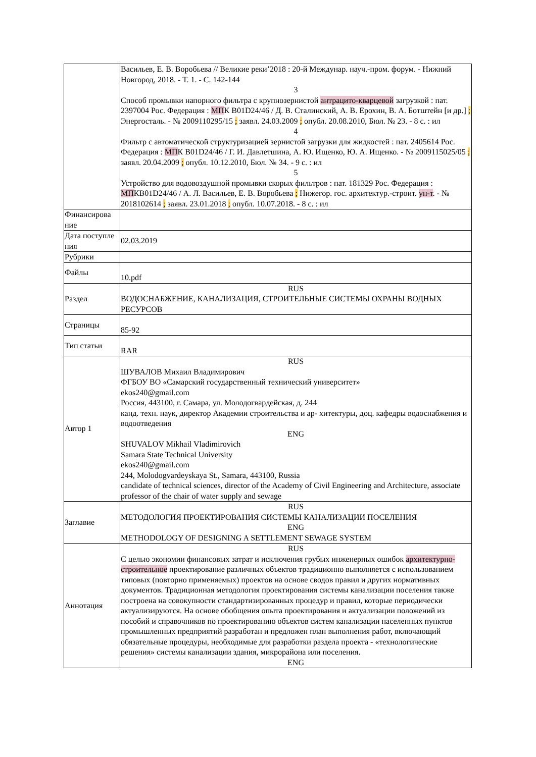| | Васильев, Е. В. Воробьева // Великие реки’2018 : 20-й Междунар. науч.-пром. форум. - Нижний Новгород, 2018. - Т. 1. - С. 142-144 3 Способ промывки напорного фильтра с крупнозернистой антрацито-кварцевой загрузкой : пат. 2397004 Рос. Федерация : МП К B01D24/46 / Д. В. Сталинский, А. В. Ерохин, В. А. Ботштейн [и др.] ; Энергосталь. - № 2009110295/15 ; заявл. 24.03.2009 ; опубл. 20.08.2010, Бюл. № 23. - 8 с. : ил 4 Фильтр с автоматической структуризацией зернистой загрузки для жидкостей : пат. 2405614 Рос. Федерация : МП К B01D24/46 / Г. И. Давлетшина, А. Ю. Ищенко, Ю. А. Ищенко. - № 2009115025/05 ; заявл. 20.04.2009 ; опубл. 10.12.2010, Бюл. № 34. - 9 с. : ил 5 Устройство для водовоздушной промывки скорых фильтров : пат. 181329 Рос. Федерация : МП КB01D24/46 / А. Л. Васильев, Е. В. Воробьева ; Нижегор. гос. архитектур.-строит. ун-т . - № 2018102614 ; заявл. 23.01.2018 ; опубл. 10.07.2018. - 8 с. : ил |
| Финансирова ние | |
| Дата поступле ния | 02.03.2019 |
| Рубрики | |
| Файлы | 10.pdf |
| Раздел | RUS ВОДОСНАБЖЕНИЕ, КАНАЛИЗАЦИЯ, СТРОИТЕЛЬНЫЕ СИСТЕМЫ ОХРАНЫ ВОДНЫХ РЕСУРСОВ |
| Страницы | 85-92 |
| Тип статьи | RAR |
| Автор 1 | RUS ШУВАЛОВ Михаил Владимирович ФГБОУ ВО «Самарский государственный технический университет» ekos240@gmail.com Россия, 443100, г. Самара, ул. Молодогвардейская, д. 244 канд. техн. наук, директор Академии строительства и ар- хитектуры, доц. кафедры водоснабжения и водоотведения ENG SHUVALOV Mikhail Vladimirovich Samara State Technical University ekos240@gmail.com 244, Molodogvardeyskaya St., Samara, 443100, Russia candidate of technical sciences, director of the Academy of Civil Engineering and Architecture, associate professor of the chair of water supply and sewage |
| Заглавие | RUS МЕТОДОЛОГИЯ ПРОЕКТИРОВАНИЯ СИСТЕМЫ КАНАЛИЗАЦИИ ПОСЕЛЕНИЯ ENG METHODOLOGY OF DESIGNING A SETTLEMENT SEWAGE SYSTEM |
| Аннотация | RUS С целью экономии финансовых затрат и исключения грубых инженерных ошибок архитектурно-строительное проектирование различных объектов традиционно выполняется с использованием типовых (повторно применяемых) проектов на основе сводов правил и других нормативных документов. Традиционная методология проектирования системы канализации поселения также построена на совокупности стандартизированных процедур и правил, которые периодически актуализируются. На основе обобщения опыта проектирования и актуализации положений из пособий и справочников по проектированию объектов систем канализации населенных пунктов промышленных предприятий разработан и предложен план выполнения работ, включающий обязательные процедуры, необходимые для разработки раздела проекта - «технологические решения» системы канализации здания, микрорайона или поселения. ENG |